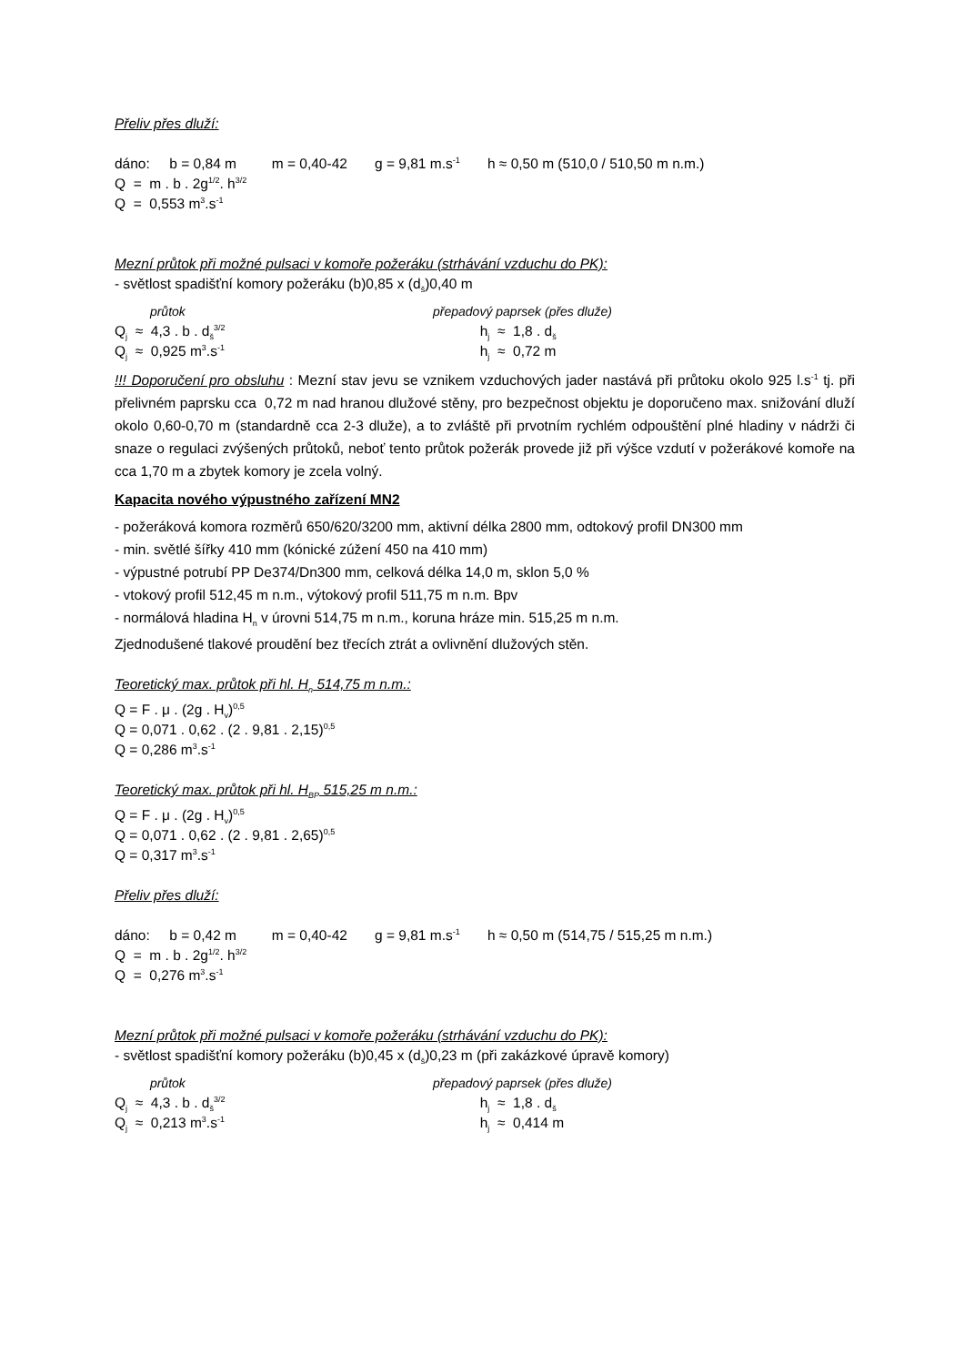Přeliv přes dluží:
dáno: b = 0,84 m m = 0,40-42 g = 9,81 m.s<sup>-1</sup> h ≈ 0,50 m (510,0 / 510,50 m n.m.)
Q = m . b . 2g<sup>1/2</sup>. h<sup>3/2</sup>
Q = 0,553 m<sup>3</sup>.s<sup>-1</sup>
Mezní průtok při možné pulsaci v komoře požeráku (strhávání vzduchu do PK):
- světlost spadišťní komory požeráku (b)0,85 x (d<sub>š</sub>)0,40 m
průtok přepadový paprsek (přes dluže)
Q<sub>j</sub> ≈ 4,3 . b . d<sub>š</sub><sup>3/2</sup> h<sub>j</sub> ≈ 1,8 . d<sub>š</sub>
Q<sub>j</sub> ≈ 0,925 m<sup>3</sup>.s<sup>-1</sup> h<sub>j</sub> ≈ 0,72 m
!!! Doporučení pro obsluhu : Mezní stav jevu se vznikem vzduchových jader nastává při průtoku okolo 925 l.s<sup>-1</sup> tj. při přelivném paprsku cca 0,72 m nad hranou dlužové stěny, pro bezpečnost objektu je doporučeno max. snižování dluží okolo 0,60-0,70 m (standardně cca 2-3 dluže), a to zvláště při prvotním rychlém odpouštění plné hladiny v nádrži či snaze o regulaci zvýšených průtoků, neboť tento průtok požerák provede již při výšce vzdutí v požerákové komoře na cca 1,70 m a zbytek komory je zcela volný.
Kapacita nového výpustného zařízení MN2
- požeráková komora rozměrů 650/620/3200 mm, aktivní délka 2800 mm, odtokový profil DN300 mm
- min. světlé šířky 410 mm (kónické zúžení 450 na 410 mm)
- výpustné potrubí PP De374/Dn300 mm, celková délka 14,0 m, sklon 5,0 %
- vtokový profil 512,45 m n.m., výtokový profil 511,75 m n.m. Bpv
- normálová hladina H<sub>n</sub> v úrovni 514,75 m n.m., koruna hráze min. 515,25 m n.m.
Zjednodušené tlakové proudění bez třecích ztrát a ovlivnění dlužových stěn.
Teoretický max. průtok při hl. H<sub>n</sub> 514,75 m n.m.:
Q = F . μ . (2g . H<sub>v</sub>)<sup>0,5</sup>
Q = 0,071 . 0,62 . (2 . 9,81 . 2,15)<sup>0,5</sup>
Q = 0,286 m<sup>3</sup>.s<sup>-1</sup>
Teoretický max. průtok při hl. H<sub>BP</sub> 515,25 m n.m.:
Q = F . μ . (2g . H<sub>v</sub>)<sup>0,5</sup>
Q = 0,071 . 0,62 . (2 . 9,81 . 2,65)<sup>0,5</sup>
Q = 0,317 m<sup>3</sup>.s<sup>-1</sup>
Přeliv přes dluží:
dáno: b = 0,42 m m = 0,40-42 g = 9,81 m.s<sup>-1</sup> h ≈ 0,50 m (514,75 / 515,25 m n.m.)
Q = m . b . 2g<sup>1/2</sup>. h<sup>3/2</sup>
Q = 0,276 m<sup>3</sup>.s<sup>-1</sup>
Mezní průtok při možné pulsaci v komoře požeráku (strhávání vzduchu do PK):
- světlost spadišťní komory požeráku (b)0,45 x (d<sub>š</sub>)0,23 m (při zakázkové úpravě komory)
průtok přepadový paprsek (přes dluže)
Q<sub>j</sub> ≈ 4,3 . b . d<sub>š</sub><sup>3/2</sup> h<sub>j</sub> ≈ 1,8 . d<sub>š</sub>
Q<sub>j</sub> ≈ 0,213 m<sup>3</sup>.s<sup>-1</sup> h<sub>j</sub> ≈ 0,414 m